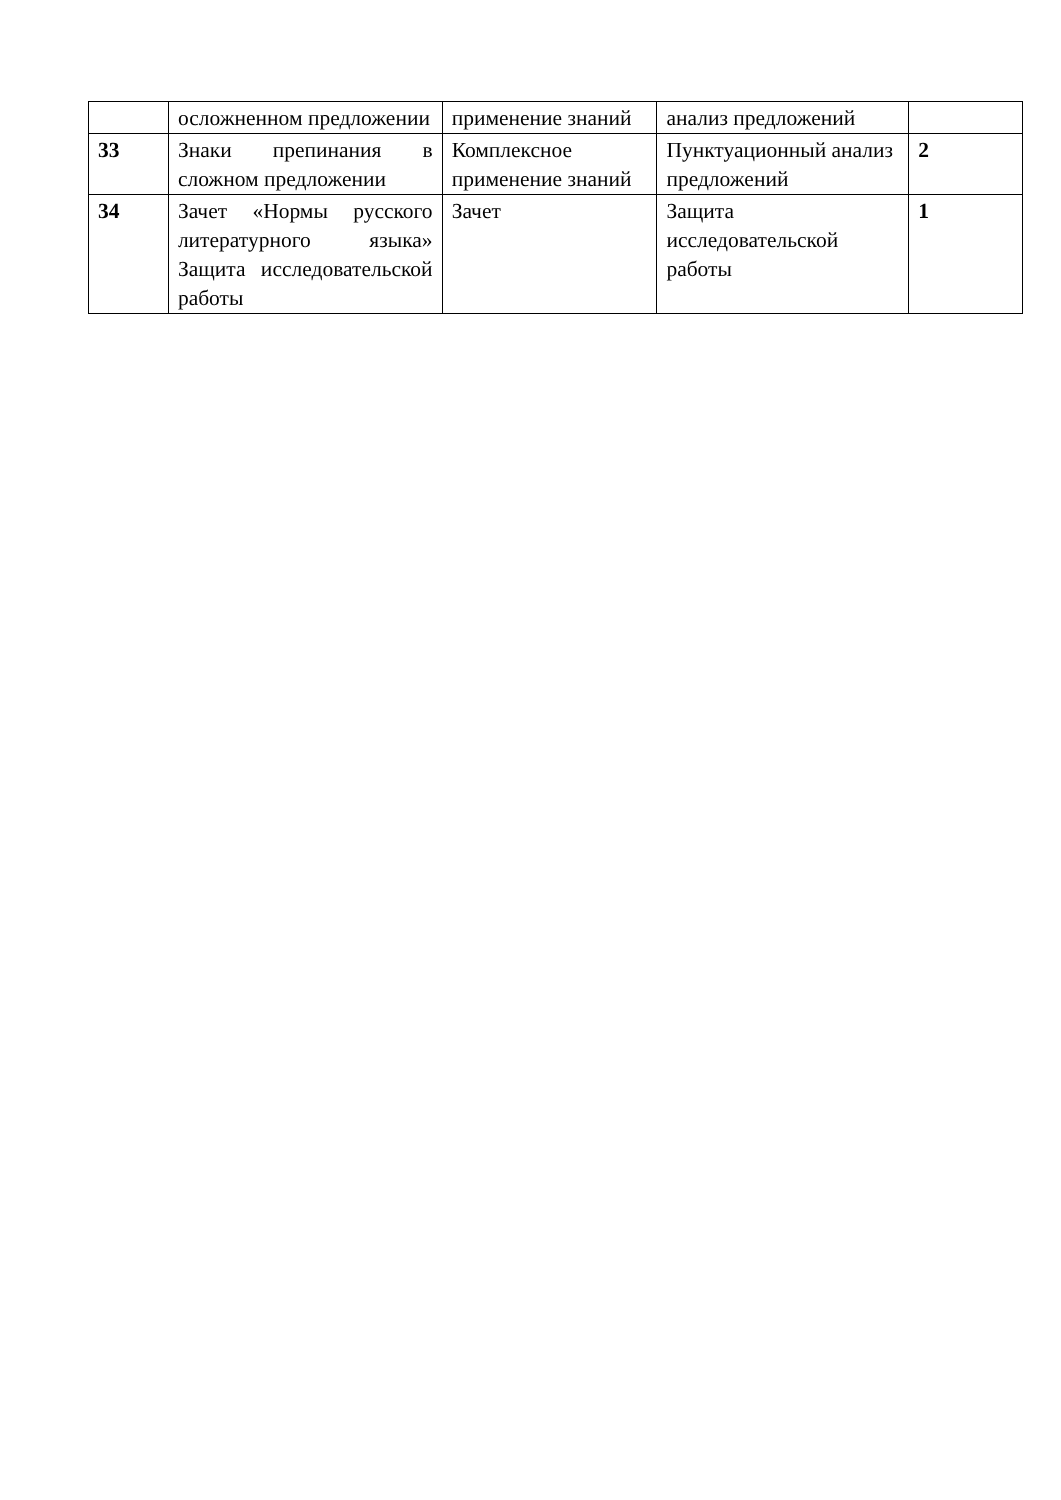| | осложненном предложении | применение знаний | анализ предложений | |
| 33 | Знаки препинания в сложном предложении | Комплексное применение знаний | Пунктуационный анализ предложений | 2 |
| 34 | Зачет «Нормы русского литературного языка» Защита исследовательской работы | Зачет | Защита исследовательской работы | 1 |